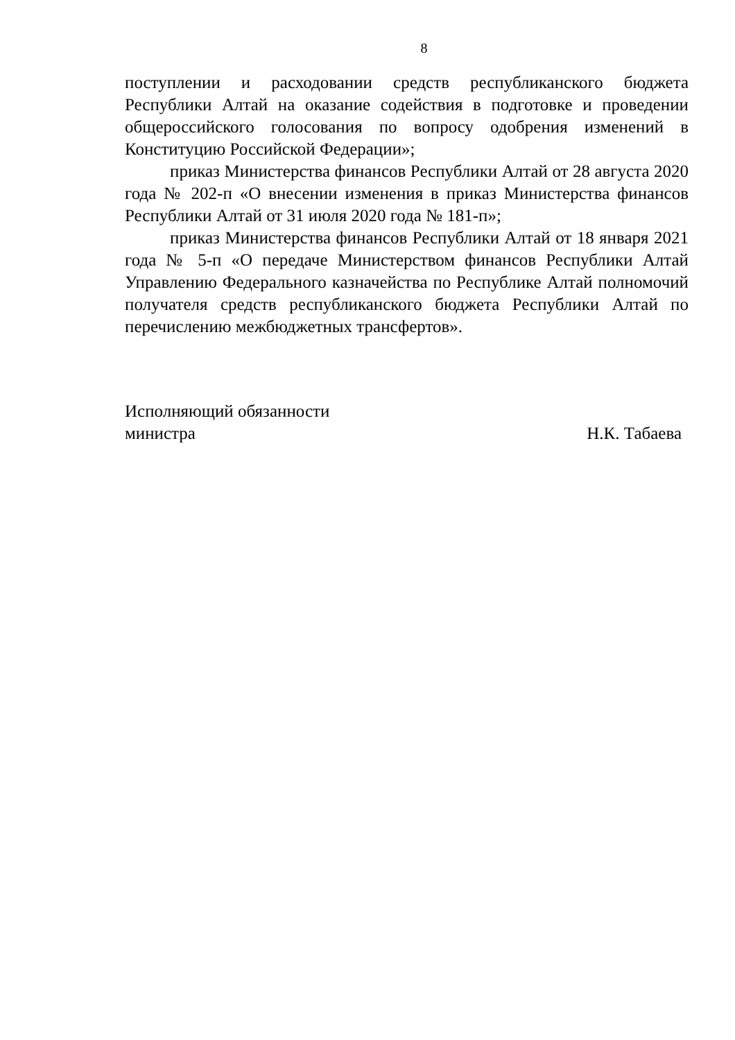8
поступлении и расходовании средств республиканского бюджета Республики Алтай на оказание содействия в подготовке и проведении общероссийского голосования по вопросу одобрения изменений в Конституцию Российской Федерации»;
приказ Министерства финансов Республики Алтай от 28 августа 2020 года № 202-п «О внесении изменения в приказ Министерства финансов Республики Алтай от 31 июля 2020 года № 181-п»;
приказ Министерства финансов Республики Алтай от 18 января 2021 года № 5-п «О передаче Министерством финансов Республики Алтай Управлению Федерального казначейства по Республике Алтай полномочий получателя средств республиканского бюджета Республики Алтай по перечислению межбюджетных трансфертов».
Исполняющий обязанности
министра
Н.К. Табаева